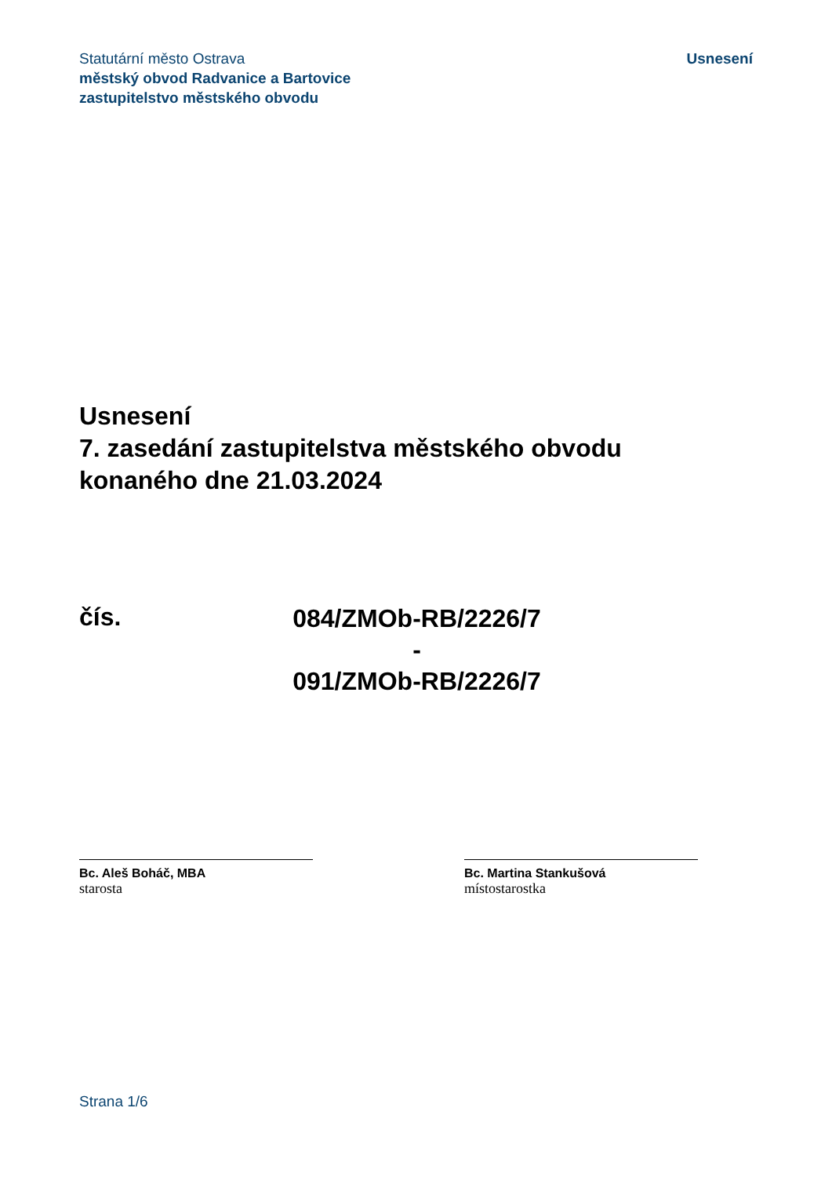Statutární město Ostrava
městský obvod Radvanice a Bartovice
zastupitelstvo městského obvodu
Usnesení
Usnesení
7. zasedání zastupitelstva městského obvodu
konaného dne 21.03.2024
čís.
084/ZMOb-RB/2226/7
-
091/ZMOb-RB/2226/7
Bc. Aleš Boháč, MBA
starosta
Bc. Martina Stankušová
místostarostka
Strana 1/6